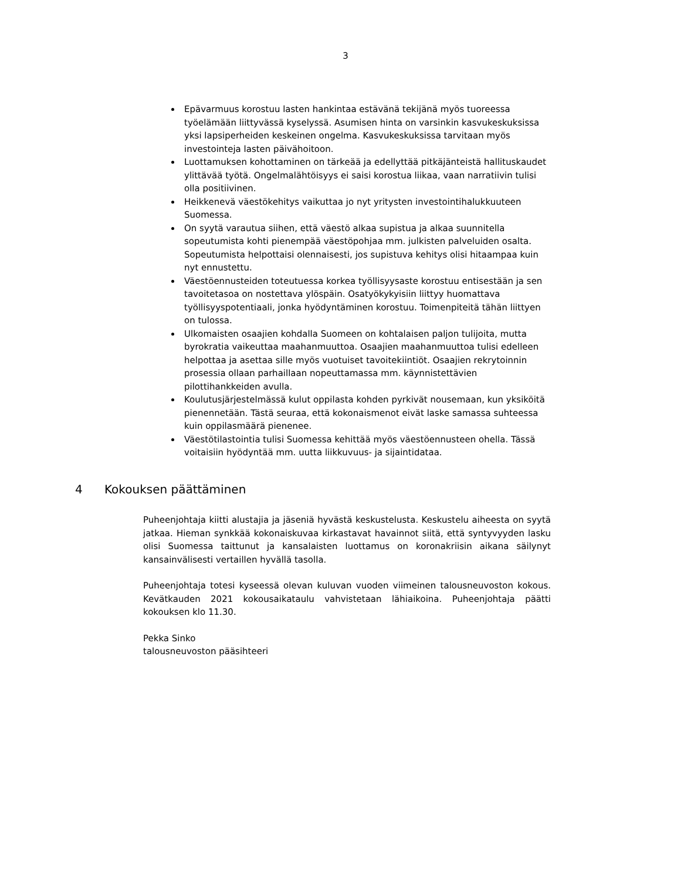3
Epävarmuus korostuu lasten hankintaa estävänä tekijänä myös tuoreessa työelämään liittyvässä kyselyssä. Asumisen hinta on varsinkin kasvukeskuksissa yksi lapsiperheiden keskeinen ongelma. Kasvukeskuksissa tarvitaan myös investointeja lasten päivähoitoon.
Luottamuksen kohottaminen on tärkeää ja edellyttää pitkäjänteistä hallituskaudet ylittävää työtä. Ongelmalähtöisyys ei saisi korostua liikaa, vaan narratiivin tulisi olla positiivinen.
Heikkenevä väestökehitys vaikuttaa jo nyt yritysten investointihalukkuuteen Suomessa.
On syytä varautua siihen, että väestö alkaa supistua ja alkaa suunnitella sopeutumista kohti pienempää väestöpohjaa mm. julkisten palveluiden osalta. Sopeutumista helpottaisi olennaisesti, jos supistuva kehitys olisi hitaampaa kuin nyt ennustettu.
Väestöennusteiden toteutuessa korkea työllisyysaste korostuu entisestään ja sen tavoitetasoa on nostettava ylöspäin. Osatyökykyisiin liittyy huomattava työllisyyspotentiaali, jonka hyödyntäminen korostuu. Toimenpiteitä tähän liittyen on tulossa.
Ulkomaisten osaajien kohdalla Suomeen on kohtalaisen paljon tulijoita, mutta byrokratia vaikeuttaa maahanmuuttoa. Osaajien maahanmuuttoa tulisi edelleen helpottaa ja asettaa sille myös vuotuiset tavoitekiintiöt. Osaajien rekrytoinnin prosessia ollaan parhaillaan nopeuttamassa mm. käynnistettävien pilottihankkeiden avulla.
Koulutusjärjestelmässä kulut oppilasta kohden pyrkivät nousemaan, kun yksiköitä pienennetään. Tästä seuraa, että kokonaismenot eivät laske samassa suhteessa kuin oppilasmäärä pienenee.
Väestötilastointia tulisi Suomessa kehittää myös väestöennusteen ohella. Tässä voitaisiin hyödyntää mm. uutta liikkuvuus- ja sijaintidataa.
4 Kokouksen päättäminen
Puheenjohtaja kiitti alustajia ja jäseniä hyvästä keskustelusta. Keskustelu aiheesta on syytä jatkaa. Hieman synkkää kokonaiskuvaa kirkastavat havainnot siitä, että syntyvyyden lasku olisi Suomessa taittunut ja kansalaisten luottamus on koronakriisin aikana säilynyt kansainvälisesti vertaillen hyvällä tasolla.
Puheenjohtaja totesi kyseessä olevan kuluvan vuoden viimeinen talousneuvoston kokous. Kevätkauden 2021 kokousaikataulu vahvistetaan lähiaikoina. Puheenjohtaja päätti kokouksen klo 11.30.
Pekka Sinko
talousneuvoston pääsihteeri